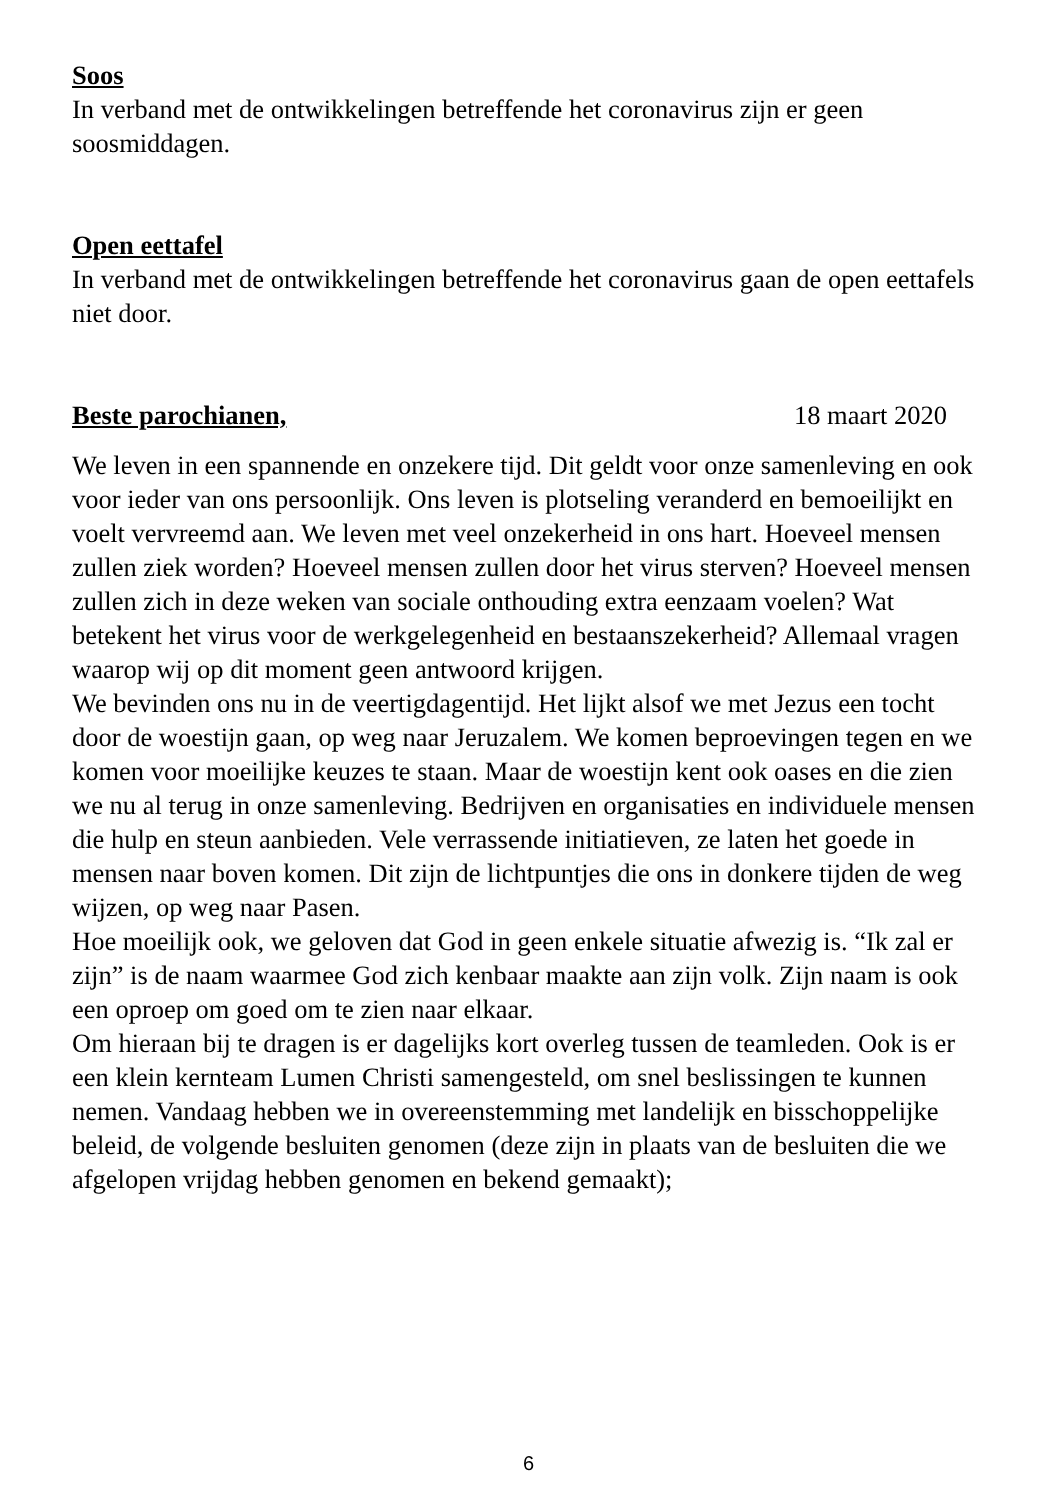Soos
In verband met de ontwikkelingen betreffende het coronavirus zijn er geen soosmiddagen.
Open eettafel
In verband met de ontwikkelingen betreffende het coronavirus gaan de open eettafels niet door.
Beste parochianen, 18 maart 2020
We leven in een spannende en onzekere tijd. Dit geldt voor onze samenleving en ook voor ieder van ons persoonlijk. Ons leven is plotseling veranderd en bemoeilijkt en voelt vervreemd aan. We leven met veel onzekerheid in ons hart. Hoeveel mensen zullen ziek worden? Hoeveel mensen zullen door het virus sterven? Hoeveel mensen zullen zich in deze weken van sociale onthouding extra eenzaam voelen? Wat betekent het virus voor de werkgelegenheid en bestaanszekerheid? Allemaal vragen waarop wij op dit moment geen antwoord krijgen.
We bevinden ons nu in de veertigdagentijd. Het lijkt alsof we met Jezus een tocht door de woestijn gaan, op weg naar Jeruzalem. We komen beproevingen tegen en we komen voor moeilijke keuzes te staan. Maar de woestijn kent ook oases en die zien we nu al terug in onze samenleving. Bedrijven en organisaties en individuele mensen die hulp en steun aanbieden. Vele verrassende initiatieven, ze laten het goede in mensen naar boven komen. Dit zijn de lichtpuntjes die ons in donkere tijden de weg wijzen, op weg naar Pasen.
Hoe moeilijk ook, we geloven dat God in geen enkele situatie afwezig is. “Ik zal er zijn” is de naam waarmee God zich kenbaar maakte aan zijn volk. Zijn naam is ook een oproep om goed om te zien naar elkaar.
Om hieraan bij te dragen is er dagelijks kort overleg tussen de teamleden. Ook is er een klein kernteam Lumen Christi samengesteld, om snel beslissingen te kunnen nemen. Vandaag hebben we in overeenstemming met landelijk en bisschoppelijke beleid, de volgende besluiten genomen (deze zijn in plaats van de besluiten die we afgelopen vrijdag hebben genomen en bekend gemaakt);
6